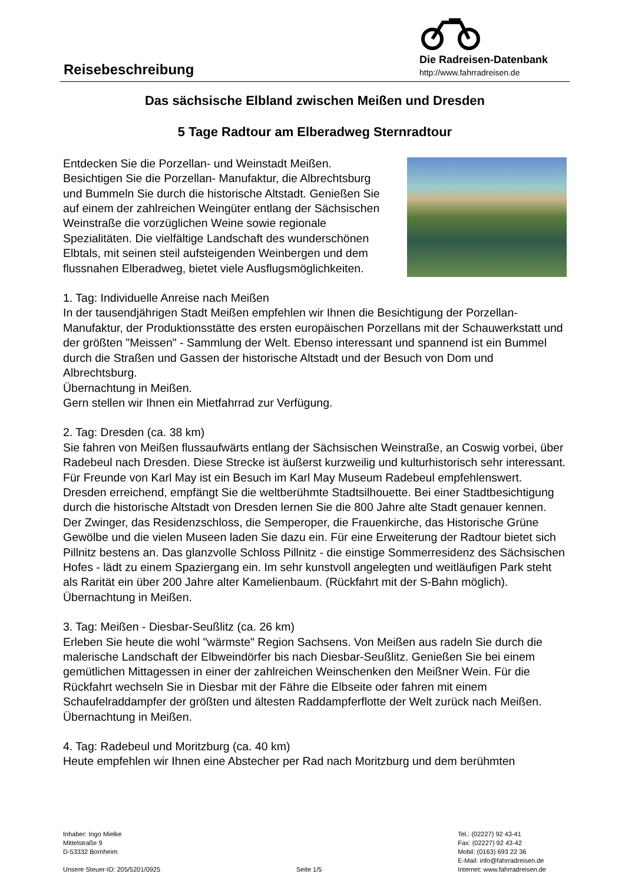Reisebeschreibung
Die Radreisen-Datenbank
http://www.fahrradreisen.de
Das sächsische Elbland zwischen Meißen und Dresden
5 Tage Radtour am Elberadweg Sternradtour
Entdecken Sie die Porzellan- und Weinstadt Meißen. Besichtigen Sie die Porzellan- Manufaktur, die Albrechtsburg und Bummeln Sie durch die historische Altstadt. Genießen Sie auf einem der zahlreichen Weingüter entlang der Sächsischen Weinstraße die vorzüglichen Weine sowie regionale Spezialitäten. Die vielfältige Landschaft des wunderschönen Elbtals, mit seinen steil aufsteigenden Weinbergen und dem flussnahen Elberadweg, bietet viele Ausflugsmöglichkeiten.
1. Tag: Individuelle Anreise nach Meißen
In der tausendjährigen Stadt Meißen empfehlen wir Ihnen die Besichtigung der Porzellan-Manufaktur, der Produktionsstätte des ersten europäischen Porzellans mit der Schauwerkstatt und der größten "Meissen" - Sammlung der Welt. Ebenso interessant und spannend ist ein Bummel durch die Straßen und Gassen der historische Altstadt und der Besuch von Dom und Albrechtsburg.
Übernachtung in Meißen.
Gern stellen wir Ihnen ein Mietfahrrad zur Verfügung.
2. Tag: Dresden (ca. 38 km)
Sie fahren von Meißen flussaufwärts entlang der Sächsischen Weinstraße, an Coswig vorbei, über Radebeul nach Dresden. Diese Strecke ist äußerst kurzweilig und kulturhistorisch sehr interessant. Für Freunde von Karl May ist ein Besuch im Karl May Museum Radebeul empfehlenswert. Dresden erreichend, empfängt Sie die weltberühmte Stadtsilhouette. Bei einer Stadtbesichtigung durch die historische Altstadt von Dresden lernen Sie die 800 Jahre alte Stadt genauer kennen. Der Zwinger, das Residenzschloss, die Semperoper, die Frauenkirche, das Historische Grüne Gewölbe und die vielen Museen laden Sie dazu ein. Für eine Erweiterung der Radtour bietet sich Pillnitz bestens an. Das glanzvolle Schloss Pillnitz - die einstige Sommerresidenz des Sächsischen Hofes - lädt zu einem Spaziergang ein. Im sehr kunstvoll angelegten und weitläufigen Park steht als Rarität ein über 200 Jahre alter Kamelienbaum. (Rückfahrt mit der S-Bahn möglich).
Übernachtung in Meißen.
3. Tag: Meißen - Diesbar-Seußlitz (ca. 26 km)
Erleben Sie heute die wohl "wärmste" Region Sachsens. Von Meißen aus radeln Sie durch die malerische Landschaft der Elbweindörfer bis nach Diesbar-Seußlitz. Genießen Sie bei einem gemütlichen Mittagessen in einer der zahlreichen Weinschenken den Meißner Wein. Für die Rückfahrt wechseln Sie in Diesbar mit der Fähre die Elbseite oder fahren mit einem Schaufelraddampfer der größten und ältesten Raddampferflotte der Welt zurück nach Meißen.
Übernachtung in Meißen.
4. Tag: Radebeul und Moritzburg (ca. 40 km)
Heute empfehlen wir Ihnen eine Abstecher per Rad nach Moritzburg und dem berühmten
Inhaber: Ingo Mielke
Mittelstraße 9
D-53332 Bornheim
Unsere Steuer-ID: 205/5201/0925
Seite 1/5 Tel.: (02227) 92 43-41
Fax: (02227) 92 43-42
Mobil: (0163) 693 22 36
E-Mail: info@fahrradreisen.de
Internet: www.fahrradreisen.de